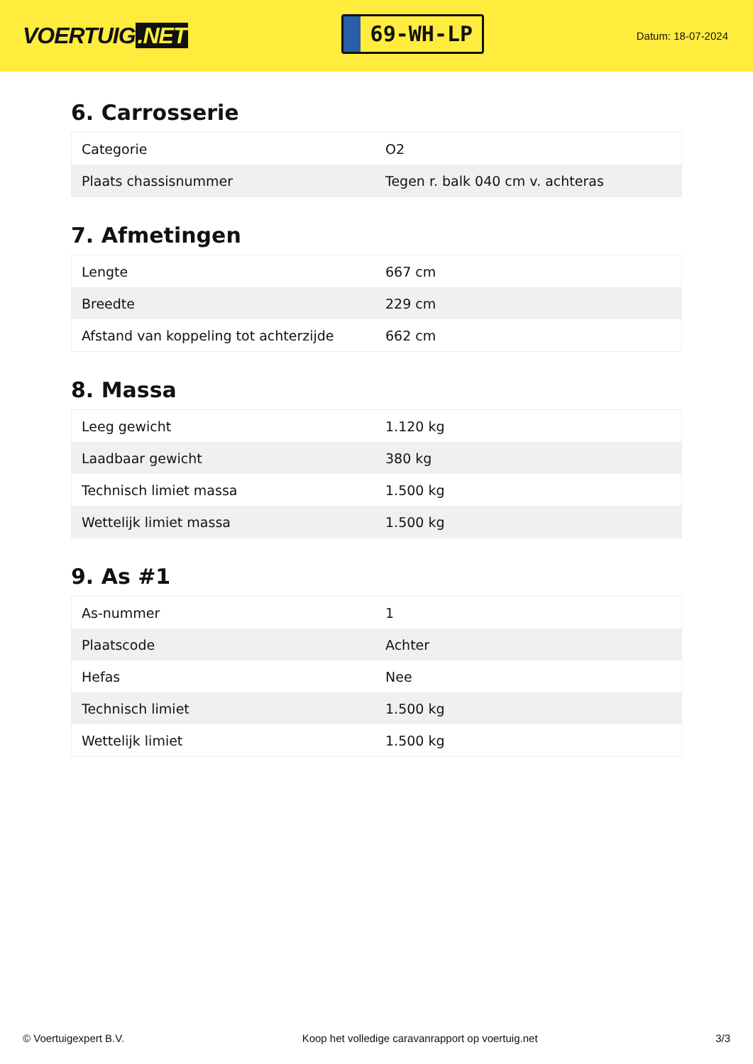VOERTUIG.NET
69-WH-LP
Datum: 18-07-2024
6. Carrosserie
| Categorie | O2 |
| Plaats chassisnummer | Tegen r. balk 040 cm v. achteras |
7. Afmetingen
| Lengte | 667 cm |
| Breedte | 229 cm |
| Afstand van koppeling tot achterzijde | 662 cm |
8. Massa
| Leeg gewicht | 1.120 kg |
| Laadbaar gewicht | 380 kg |
| Technisch limiet massa | 1.500 kg |
| Wettelijk limiet massa | 1.500 kg |
9. As #1
| As-nummer | 1 |
| Plaatscode | Achter |
| Hefas | Nee |
| Technisch limiet | 1.500 kg |
| Wettelijk limiet | 1.500 kg |
© Voertuigexpert B.V. Koop het volledige caravanrapport op voertuig.net 3/3